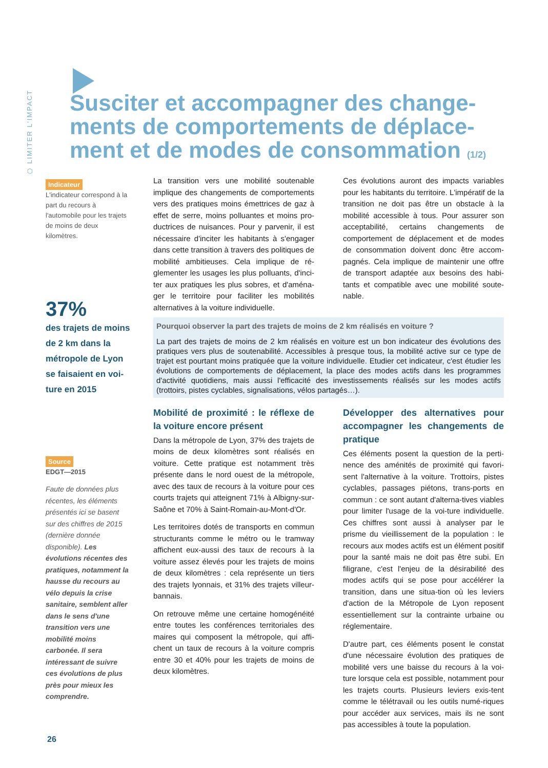⬡ LIMITER L'IMPACT
Susciter et accompagner des change-ments de comportements de déplace-ment et de modes de consommation (1/2)
Indicateur
L'indicateur correspond à la part du recours à l'automobile pour les trajets de moins de deux kilomètres.
37%
des trajets de moins de 2 km dans la métropole de Lyon se faisaient en voi-ture en 2015
Source
EDGT—2015
Faute de données plus récentes, les éléments présentés ici se basent sur des chiffres de 2015 (dernière donnée disponible). Les évolutions récentes des pratiques, notamment la hausse du recours au vélo depuis la crise sanitaire, semblent aller dans le sens d'une transition vers une mobilité moins carbonée. Il sera intéressant de suivre ces évolutions de plus près pour mieux les comprendre.
La transition vers une mobilité soutenable implique des changements de comportements vers des pratiques moins émettrices de gaz à effet de serre, moins polluantes et moins pro-ductrices de nuisances. Pour y parvenir, il est nécessaire d'inciter les habitants à s'engager dans cette transition à travers des politiques de mobilité ambitieuses. Cela implique de ré-glementer les usages les plus polluants, d'inci-ter aux pratiques les plus sobres, et d'aména-ger le territoire pour faciliter les mobilités alternatives à la voiture individuelle.
Ces évolutions auront des impacts variables pour les habitants du territoire. L'impératif de la transition ne doit pas être un obstacle à la mobilité accessible à tous. Pour assurer son acceptabilité, certains changements de comportement de déplacement et de modes de consommation doivent donc être accom-pagnés. Cela implique de maintenir une offre de transport adaptée aux besoins des habi-tants et compatible avec une mobilité soute-nable.
Pourquoi observer la part des trajets de moins de 2 km réalisés en voiture ?
La part des trajets de moins de 2 km réalisés en voiture est un bon indicateur des évolutions des pratiques vers plus de soutenabilité. Accessibles à presque tous, la mobilité active sur ce type de trajet est pourtant moins pratiquée que la voiture individuelle. Etudier cet indicateur, c'est étudier les évolutions de comportements de déplacement, la place des modes actifs dans les programmes d'activité quotidiens, mais aussi l'efficacité des investissements réalisés sur les modes actifs (trottoirs, pistes cyclables, signalisations, vélos partagés…).
Mobilité de proximité : le réflexe de la voiture encore présent
Dans la métropole de Lyon, 37% des trajets de moins de deux kilomètres sont réalisés en voiture. Cette pratique est notamment très présente dans le nord ouest de la métropole, avec des taux de recours à la voiture pour ces courts trajets qui atteignent 71% à Albigny-sur-Saône et 70% à Saint-Romain-au-Mont-d'Or.
Les territoires dotés de transports en commun structurants comme le métro ou le tramway affichent eux-aussi des taux de recours à la voiture assez élevés pour les trajets de moins de deux kilomètres : cela représente un tiers des trajets lyonnais, et 31% des trajets villeur-bannais.
On retrouve même une certaine homogénéité entre toutes les conférences territoriales des maires qui composent la métropole, qui affi-chent un taux de recours à la voiture compris entre 30 et 40% pour les trajets de moins de deux kilomètres.
Développer des alternatives pour accompagner les changements de pratique
Ces éléments posent la question de la perti-nence des aménités de proximité qui favori-sent l'alternative à la voiture. Trottoirs, pistes cyclables, passages piétons, trans-ports en commun : ce sont autant d'alterna-tives viables pour limiter l'usage de la voi-ture individuelle. Ces chiffres sont aussi à analyser par le prisme du vieillissement de la population : le recours aux modes actifs est un élément positif pour la santé mais ne doit pas être subi. En filigrane, c'est l'enjeu de la désirabilité des modes actifs qui se pose pour accélérer la transition, dans une situa-tion où les leviers d'action de la Métropole de Lyon reposent essentiellement sur la contrainte urbaine ou réglementaire.
D'autre part, ces éléments posent le constat d'une nécessaire évolution des pratiques de mobilité vers une baisse du recours à la voi-ture lorsque cela est possible, notamment pour les trajets courts. Plusieurs leviers exis-tent comme le télétravail ou les outils numé-riques pour accéder aux services, mais ils ne sont pas accessibles à toute la population.
26